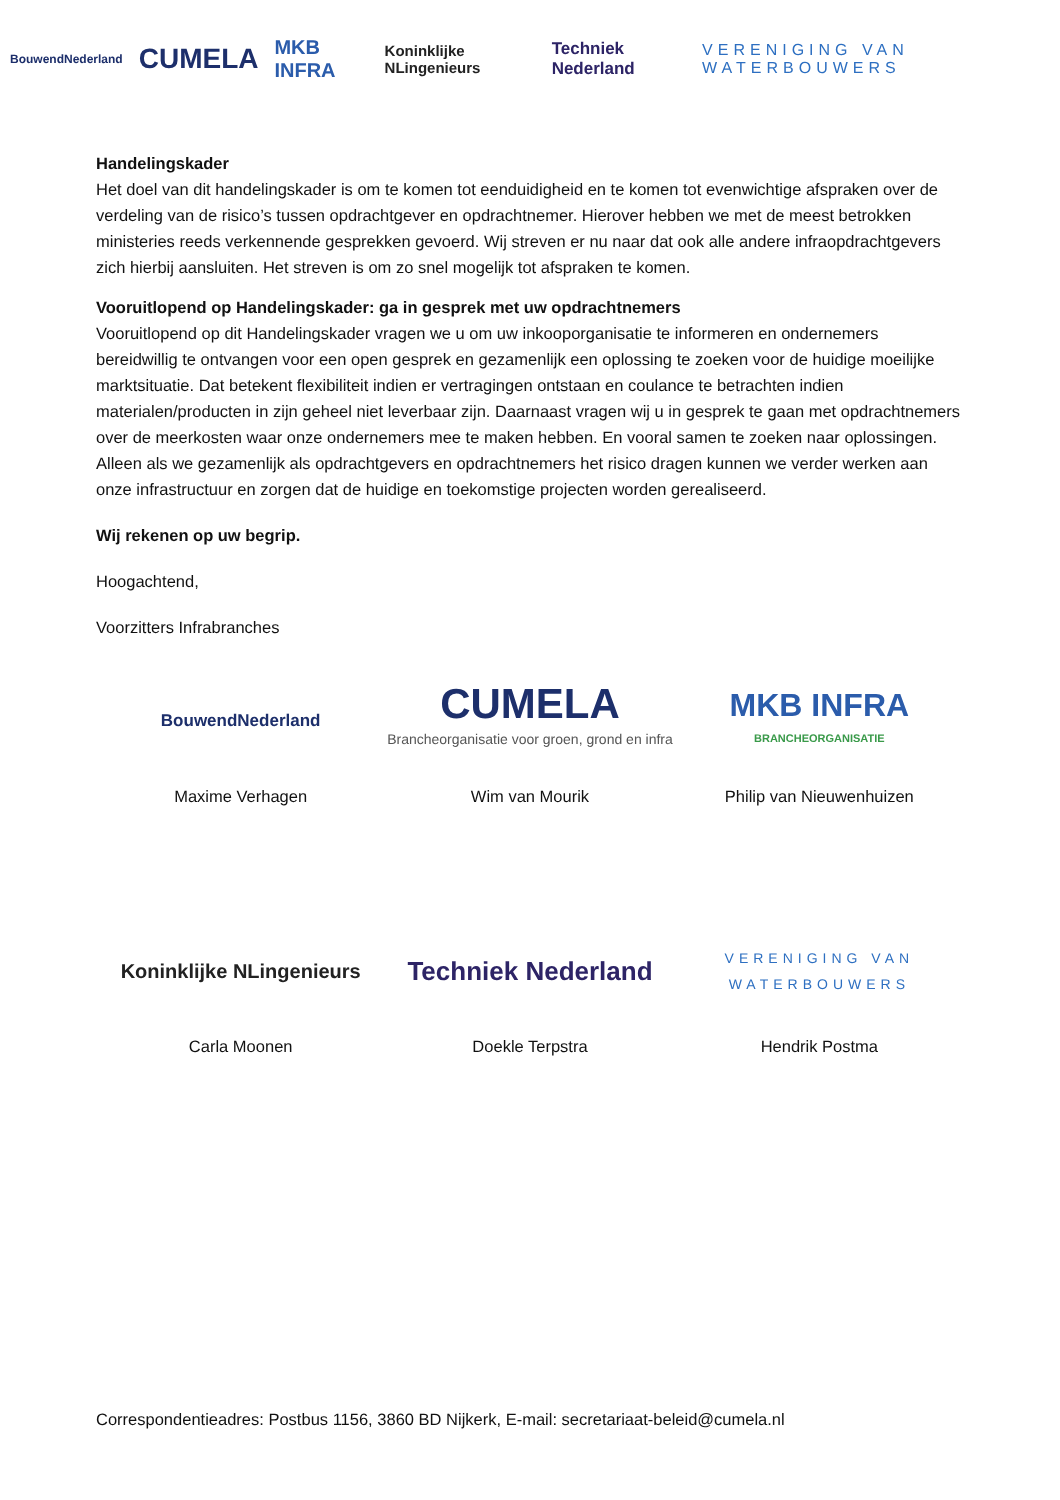BouwendNederland CUMELA MKB INFRA Koninklijke NLingenieurs Techniek Nederland VERENIGING VAN WATERBOUWERS
Handelingskader
Het doel van dit handelingskader is om te komen tot eenduidigheid en te komen tot evenwichtige afspraken over de verdeling van de risico’s tussen opdrachtgever en opdrachtnemer. Hierover hebben we met de meest betrokken ministeries reeds verkennende gesprekken gevoerd. Wij streven er nu naar dat ook alle andere infraopdrachtgevers zich hierbij aansluiten. Het streven is om zo snel mogelijk tot afspraken te komen.
Vooruitlopend op Handelingskader: ga in gesprek met uw opdrachtnemers
Vooruitlopend op dit Handelingskader vragen we u om uw inkooporganisatie te informeren en ondernemers bereidwillig te ontvangen voor een open gesprek en gezamenlijk een oplossing te zoeken voor de huidige moeilijke marktsituatie. Dat betekent flexibiliteit indien er vertragingen ontstaan en coulance te betrachten indien materialen/producten in zijn geheel niet leverbaar zijn. Daarnaast vragen wij u in gesprek te gaan met opdrachtnemers over de meerkosten waar onze ondernemers mee te maken hebben. En vooral samen te zoeken naar oplossingen. Alleen als we gezamenlijk als opdrachtgevers en opdrachtnemers het risico dragen kunnen we verder werken aan onze infrastructuur en zorgen dat de huidige en toekomstige projecten worden gerealiseerd.
Wij rekenen op uw begrip.
Hoogachtend,
Voorzitters Infrabranches
BouwendNederland
CUMELA
Brancheorganisatie voor groen, grond en infra
MKB INFRA
BRANCHEORGANISATIE
Maxime Verhagen
Wim van Mourik
Philip van Nieuwenhuizen
Koninklijke NLingenieurs
Techniek Nederland
VERENIGING VAN WATERBOUWERS
Carla Moonen
Doekle Terpstra
Hendrik Postma
Correspondentieadres: Postbus 1156, 3860 BD Nijkerk, E-mail: secretariaat-beleid@cumela.nl